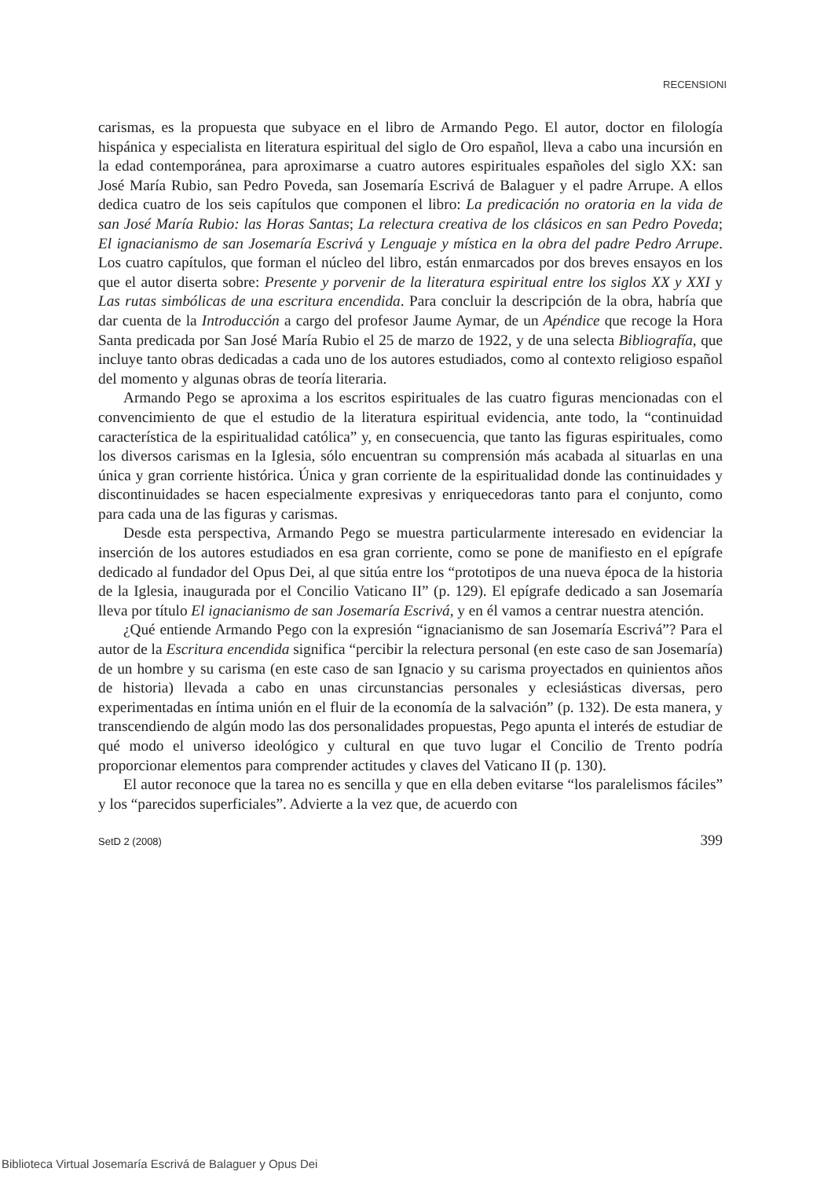RECENSIONI
carismas, es la propuesta que subyace en el libro de Armando Pego. El autor, doctor en filología hispánica y especialista en literatura espiritual del siglo de Oro español, lleva a cabo una incursión en la edad contemporánea, para aproximarse a cuatro autores espirituales españoles del siglo XX: san José María Rubio, san Pedro Poveda, san Josemaría Escrivá de Balaguer y el padre Arrupe. A ellos dedica cuatro de los seis capítulos que componen el libro: La predicación no oratoria en la vida de san José María Rubio: las Horas Santas; La relectura creativa de los clásicos en san Pedro Poveda; El ignacianismo de san Josemaría Escrivá y Lenguaje y mística en la obra del padre Pedro Arrupe. Los cuatro capítulos, que forman el núcleo del libro, están enmarcados por dos breves ensayos en los que el autor diserta sobre: Presente y porvenir de la literatura espiritual entre los siglos XX y XXI y Las rutas simbólicas de una escritura encendida. Para concluir la descripción de la obra, habría que dar cuenta de la Introducción a cargo del profesor Jaume Aymar, de un Apéndice que recoge la Hora Santa predicada por San José María Rubio el 25 de marzo de 1922, y de una selecta Bibliografía, que incluye tanto obras dedicadas a cada uno de los autores estudiados, como al contexto religioso español del momento y algunas obras de teoría literaria.
Armando Pego se aproxima a los escritos espirituales de las cuatro figuras mencionadas con el convencimiento de que el estudio de la literatura espiritual evidencia, ante todo, la “continuidad característica de la espiritualidad católica” y, en consecuencia, que tanto las figuras espirituales, como los diversos carismas en la Iglesia, sólo encuentran su comprensión más acabada al situarlas en una única y gran corriente histórica. Única y gran corriente de la espiritualidad donde las continuidades y discontinuidades se hacen especialmente expresivas y enriquecedoras tanto para el conjunto, como para cada una de las figuras y carismas.
Desde esta perspectiva, Armando Pego se muestra particularmente interesado en evidenciar la inserción de los autores estudiados en esa gran corriente, como se pone de manifiesto en el epígrafe dedicado al fundador del Opus Dei, al que sitúa entre los “prototipos de una nueva época de la historia de la Iglesia, inaugurada por el Concilio Vaticano II” (p. 129). El epígrafe dedicado a san Josemaría lleva por título El ignacianismo de san Josemaría Escrivá, y en él vamos a centrar nuestra atención.
¿Qué entiende Armando Pego con la expresión “ignacianismo de san Josemaría Escrivá”? Para el autor de la Escritura encendida significa “percibir la relectura personal (en este caso de san Josemaría) de un hombre y su carisma (en este caso de san Ignacio y su carisma proyectados en quinientos años de historia) llevada a cabo en unas circunstancias personales y eclesiásticas diversas, pero experimentadas en íntima unión en el fluir de la economía de la salvación” (p. 132). De esta manera, y transcendiendo de algún modo las dos personalidades propuestas, Pego apunta el interés de estudiar de qué modo el universo ideológico y cultural en que tuvo lugar el Concilio de Trento podría proporcionar elementos para comprender actitudes y claves del Vaticano II (p. 130).
El autor reconoce que la tarea no es sencilla y que en ella deben evitarse “los paralelismos fáciles” y los “parecidos superficiales”. Advierte a la vez que, de acuerdo con
SetD 2 (2008) 399
Biblioteca Virtual Josemaría Escrivá de Balaguer y Opus Dei